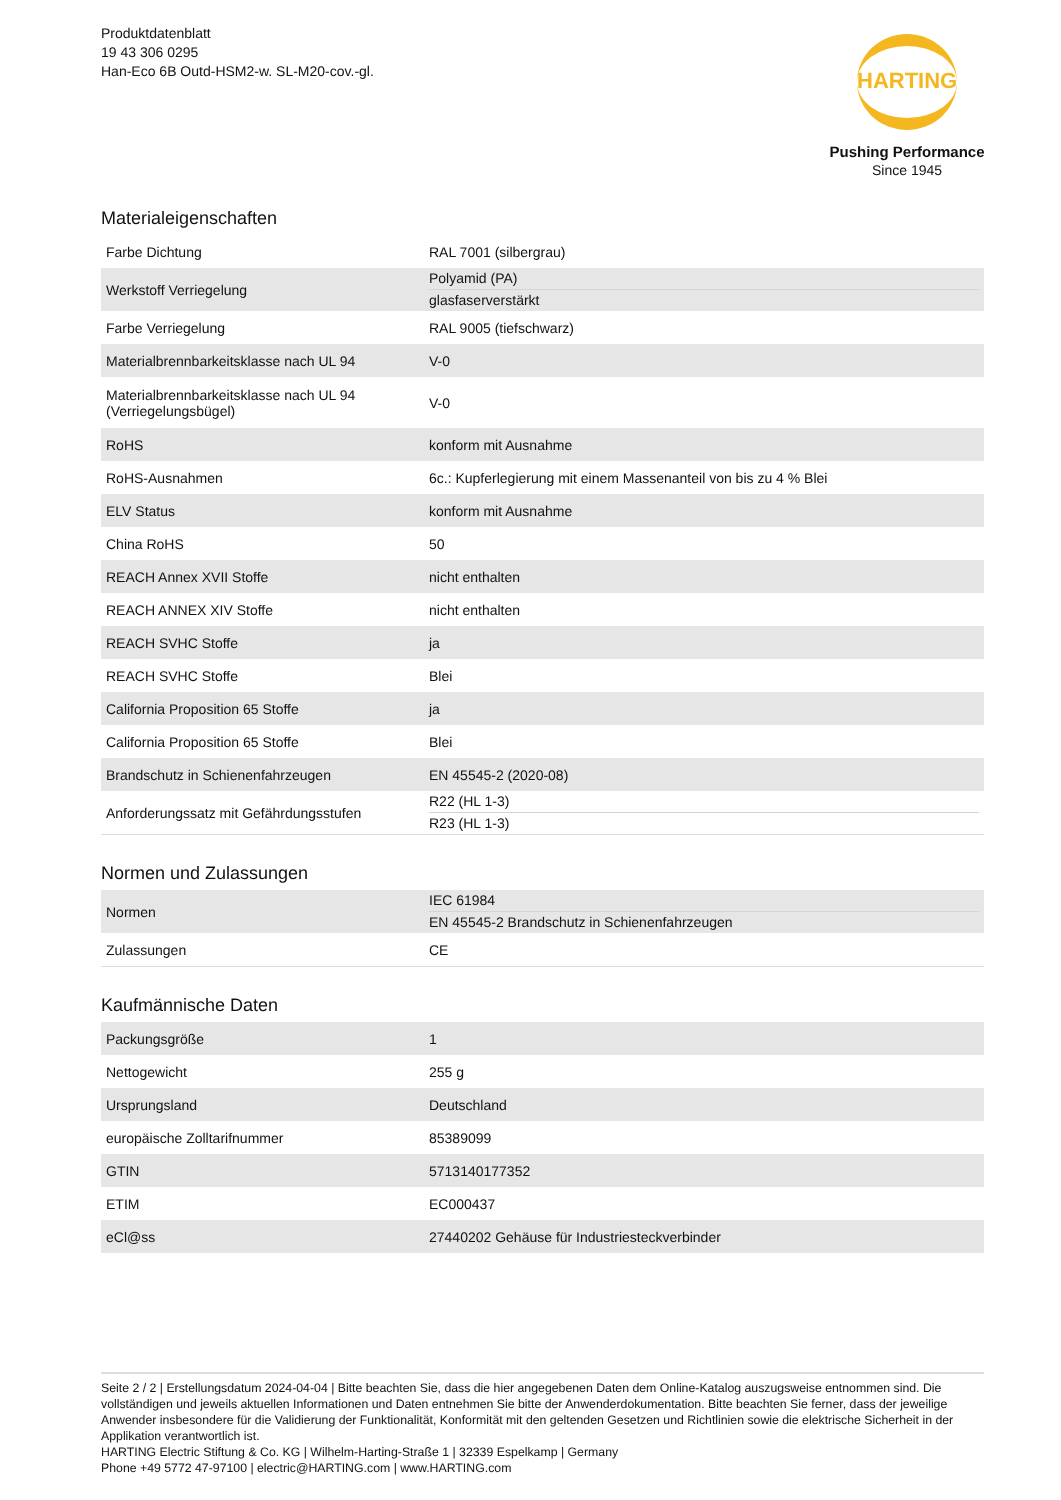Produktdatenblatt
19 43 306 0295
Han-Eco 6B Outd-HSM2-w. SL-M20-cov.-gl.
HARTING
Pushing Performance
Since 1945
Materialeigenschaften
| Farbe Dichtung | RAL 7001 (silbergrau) |
| Werkstoff Verriegelung | Polyamid (PA) glasfaserverstärkt |
| Farbe Verriegelung | RAL 9005 (tiefschwarz) |
| Materialbrennbarkeitsklasse nach UL 94 | V-0 |
| Materialbrennbarkeitsklasse nach UL 94 (Verriegelungsbügel) | V-0 |
| RoHS | konform mit Ausnahme |
| RoHS-Ausnahmen | 6c.: Kupferlegierung mit einem Massenanteil von bis zu 4 % Blei |
| ELV Status | konform mit Ausnahme |
| China RoHS | 50 |
| REACH Annex XVII Stoffe | nicht enthalten |
| REACH ANNEX XIV Stoffe | nicht enthalten |
| REACH SVHC Stoffe | ja |
| REACH SVHC Stoffe | Blei |
| California Proposition 65 Stoffe | ja |
| California Proposition 65 Stoffe | Blei |
| Brandschutz in Schienenfahrzeugen | EN 45545-2 (2020-08) |
| Anforderungssatz mit Gefährdungsstufen | R22 (HL 1-3) R23 (HL 1-3) |
Normen und Zulassungen
| Normen | IEC 61984 EN 45545-2 Brandschutz in Schienenfahrzeugen |
| Zulassungen | CE |
Kaufmännische Daten
| Packungsgröße | 1 |
| Nettogewicht | 255 g |
| Ursprungsland | Deutschland |
| europäische Zolltarifnummer | 85389099 |
| GTIN | 5713140177352 |
| ETIM | EC000437 |
| eCl@ss | 27440202 Gehäuse für Industriesteckverbinder |
Seite 2 / 2 | Erstellungsdatum 2024-04-04 | Bitte beachten Sie, dass die hier angegebenen Daten dem Online-Katalog auszugsweise entnommen sind. Die vollständigen und jeweils aktuellen Informationen und Daten entnehmen Sie bitte der Anwenderdokumentation. Bitte beachten Sie ferner, dass der jeweilige Anwender insbesondere für die Validierung der Funktionalität, Konformität mit den geltenden Gesetzen und Richtlinien sowie die elektrische Sicherheit in der Applikation verantwortlich ist.
HARTING Electric Stiftung & Co. KG | Wilhelm-Harting-Straße 1 | 32339 Espelkamp | Germany
Phone +49 5772 47-97100 | electric@HARTING.com | www.HARTING.com